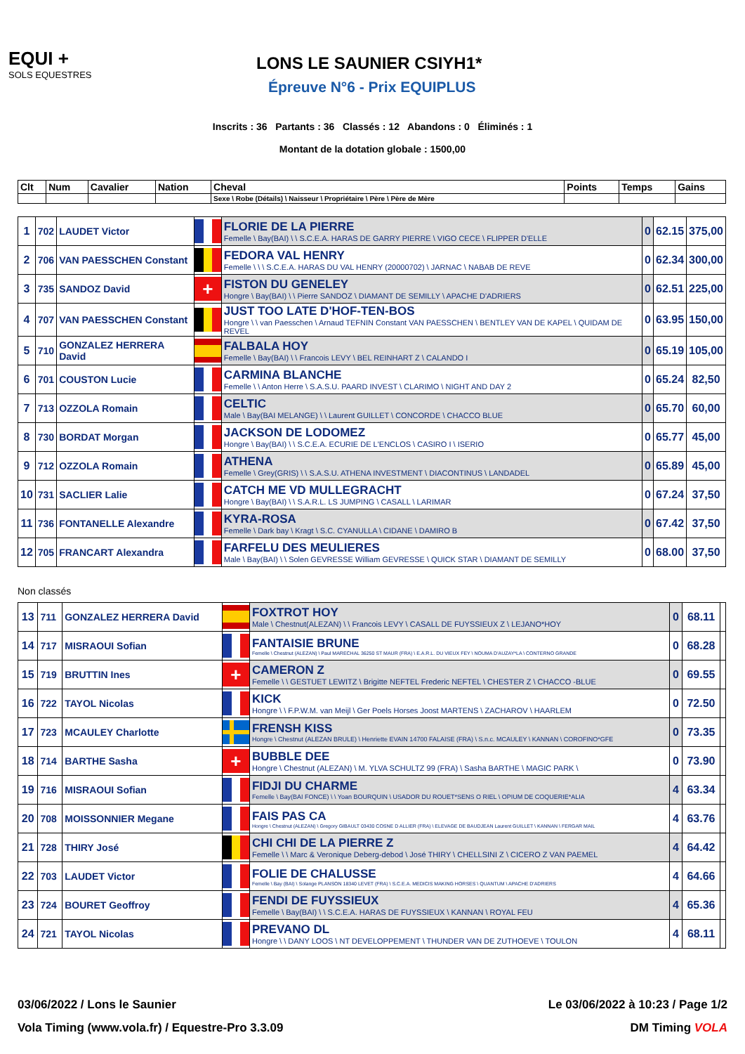EQUI +
SOLS EQUESTRES
LONS LE SAUNIER CSIYH1*
Épreuve N°6 - Prix EQUIPLUS
Inscrits : 36 Partants : 36 Classés : 12 Abandons : 0 Éliminés : 1
Montant de la dotation globale : 1500,00
| Clt | Num | Cavalier | Nation | Cheval | Points | Temps | Gains |
| --- | --- | --- | --- | --- | --- | --- | --- |
| | | | | Sexe \ Robe (Détails) \ Naisseur \ Propriétaire \ Père \ Père de Mère | | | |
| 1 | 702 | LAUDET Victor | | FLORIE DE LA PIERRE Femelle \ Bay(BAI) \ \ S.C.E.A. HARAS DE GARRY PIERRE \ VIGO CECE \ FLIPPER D'ELLE | 0 | 62.15 | 375,00 |
| 2 | 706 | VAN PAESSCHEN Constant | | FEDORA VAL HENRY Femelle \ \ \ S.C.E.A. HARAS DU VAL HENRY (20000702) \ JARNAC \ NABAB DE REVE | 0 | 62.34 | 300,00 |
| 3 | 735 | SANDOZ David | + | FISTON DU GENELEY Hongre \ Bay(BAI) \ \ Pierre SANDOZ \ DIAMANT DE SEMILLY \ APACHE D'ADRIERS | 0 | 62.51 | 225,00 |
| 4 | 707 | VAN PAESSCHEN Constant | | JUST TOO LATE D'HOF-TEN-BOS Hongre \ \ van Paesschen \ Arnaud TEFNIN Constant VAN PAESSCHEN \ BENTLEY VAN DE KAPEL \ QUIDAM DE REVEL | 0 | 63.95 | 150,00 |
| 5 | 710 | GONZALEZ HERRERA David | | FALBALA HOY Femelle \ Bay(BAI) \ \ Francois LEVY \ BEL REINHART Z \ CALANDO I | 0 | 65.19 | 105,00 |
| 6 | 701 | COUSTON Lucie | | CARMINA BLANCHE Femelle \ \ Anton Herre \ S.A.S.U. PAARD INVEST \ CLARIMO \ NIGHT AND DAY 2 | 0 | 65.24 | 82,50 |
| 7 | 713 | OZZOLA Romain | | CELTIC Male \ Bay(BAI MELANGE) \ \ Laurent GUILLET \ CONCORDE \ CHACCO BLUE | 0 | 65.70 | 60,00 |
| 8 | 730 | BORDAT Morgan | | JACKSON DE LODOMEZ Hongre \ Bay(BAI) \ \ S.C.E.A. ECURIE DE L'ENCLOS \ CASIRO I \ ISERIO | 0 | 65.77 | 45,00 |
| 9 | 712 | OZZOLA Romain | | ATHENA Femelle \ Grey(GRIS) \ \ S.A.S.U. ATHENA INVESTMENT \ DIACONTINUS \ LANDADEL | 0 | 65.89 | 45,00 |
| 10 | 731 | SACLIER Lalie | | CATCH ME VD MULLEGRACHT Hongre \ Bay(BAI) \ \ S.A.R.L. LS JUMPING \ CASALL \ LARIMAR | 0 | 67.24 | 37,50 |
| 11 | 736 | FONTANELLE Alexandre | | KYRA-ROSA Femelle \ Dark bay \ Kragt \ S.C. CYANULLA \ CIDANE \ DAMIRO B | 0 | 67.42 | 37,50 |
| 12 | 705 | FRANCART Alexandra | | FARFELU DES MEULIERES Male \ Bay(BAI) \ \ Solen GEVRESSE William GEVRESSE \ QUICK STAR \ DIAMANT DE SEMILLY | 0 | 68.00 | 37,50 |
Non classés
| 13 | 711 | GONZALEZ HERRERA David | | FOXTROT HOY Male \ Chestnut(ALEZAN) \ \ Francois LEVY \ CASALL DE FUYSSIEUX Z \ LEJANO*HOY | 0 | 68.11 | |
| 14 | 717 | MISRAOUI Sofian | | FANTAISIE BRUNE Femelle \ Chestnut (ALEZAN) \ Paul MARECHAL 36250 ST MAUR (FRA) \ E.A.R.L. DU VIEUX FEY \ NOUMA D'AUZAY*LA \ CONTERNO GRANDE | 0 | 68.28 | |
| 15 | 719 | BRUTTIN Ines | + | CAMERON Z Femelle \ \ GESTUET LEWITZ \ Brigitte NEFTEL Frederic NEFTEL \ CHESTER Z \ CHACCO -BLUE | 0 | 69.55 | |
| 16 | 722 | TAYOL Nicolas | | KICK Hongre \ \ F.P.W.M. van Meijl \ Ger Poels Horses Joost MARTENS \ ZACHAROV \ HAARLEM | 0 | 72.50 | |
| 17 | 723 | MCAULEY Charlotte | | FRENSH KISS Hongre \ Chestnut (ALEZAN BRULE) \ Henriette EVAIN 14700 FALAISE (FRA) \ S.n.c. MCAULEY \ KANNAN \ COROFINO*GFE | 0 | 73.35 | |
| 18 | 714 | BARTHE Sasha | + | BUBBLE DEE Hongre \ Chestnut (ALEZAN) \ M. YLVA SCHULTZ 99 (FRA) \ Sasha BARTHE \ MAGIC PARK \ | 0 | 73.90 | |
| 19 | 716 | MISRAOUI Sofian | | FIDJI DU CHARME Femelle \ Bay(BAI FONCE) \ \ Yoan BOURQUIN \ USADOR DU ROUET*SENS O RIEL \ OPIUM DE COQUERIE*ALIA | 4 | 63.34 | |
| 20 | 708 | MOISSONNIER Megane | | FAIS PAS CA Hongre \ Chestnut (ALEZAN) \ Gregory GIBAULT 03430 COSNE D ALLIER (FRA) \ ELEVAGE DE BAUDJEAN Laurent GUILLET \ KANNAN \ FERGAR MAIL | 4 | 63.76 | |
| 21 | 728 | THIRY José | | CHI CHI DE LA PIERRE Z Femelle \ \ Marc & Veronique Deberg-debod \ José THIRY \ CHELLSINI Z \ CICERO Z VAN PAEMEL | 4 | 64.42 | |
| 22 | 703 | LAUDET Victor | | FOLIE DE CHALUSSE Femelle \ Bay (BAI) \ Solange PLANSON 18340 LEVET (FRA) \ S.C.E.A. MEDICIS MAKING HORSES \ QUANTUM \ APACHE D'ADRIERS | 4 | 64.66 | |
| 23 | 724 | BOURET Geoffroy | | FENDI DE FUYSSIEUX Femelle \ Bay(BAI) \ \ S.C.E.A. HARAS DE FUYSSIEUX \ KANNAN \ ROYAL FEU | 4 | 65.36 | |
| 24 | 721 | TAYOL Nicolas | | PREVANO DL Hongre \ \ DANY LOOS \ NT DEVELOPPEMENT \ THUNDER VAN DE ZUTHOEVE \ TOULON | 4 | 68.11 | |
03/06/2022 / Lons le Saunier Le 03/06/2022 à 10:23 / Page 1/2
Vola Timing (www.vola.fr) / Equestre-Pro 3.3.09 DM Timing VOLA